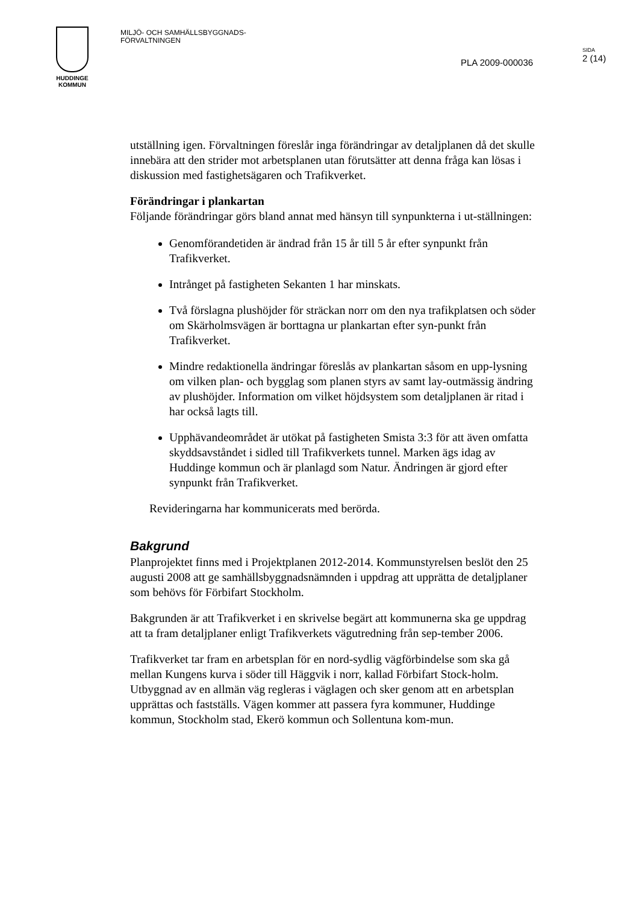HUDDINGE
KOMMUN
MILJÖ- OCH SAMHÄLLSBYGGNADS-
FÖRVALTNINGEN
PLA 2009-000036
SIDA
2 (14)
utställning igen. Förvaltningen föreslår inga förändringar av detaljplanen då det skulle innebära att den strider mot arbetsplanen utan förutsätter att denna fråga kan lösas i diskussion med fastighetsägaren och Trafikverket.
Förändringar i plankartan
Följande förändringar görs bland annat med hänsyn till synpunkterna i ut-ställningen:
Genomförandetiden är ändrad från 15 år till 5 år efter synpunkt från Trafikverket.
Intrånget på fastigheten Sekanten 1 har minskats.
Två förslagna plushöjder för sträckan norr om den nya trafikplatsen och söder om Skärholmsvägen är borttagna ur plankartan efter syn-punkt från Trafikverket.
Mindre redaktionella ändringar föreslås av plankartan såsom en upp-lysning om vilken plan- och bygglag som planen styrs av samt lay-outmässig ändring av plushöjder. Information om vilket höjdsystem som detaljplanen är ritad i har också lagts till.
Upphävandeområdet är utökat på fastigheten Smista 3:3 för att även omfatta skyddsavståndet i sidled till Trafikverkets tunnel. Marken ägs idag av Huddinge kommun och är planlagd som Natur. Ändringen är gjord efter synpunkt från Trafikverket.
Revideringarna har kommunicerats med berörda.
Bakgrund
Planprojektet finns med i Projektplanen 2012-2014. Kommunstyrelsen beslöt den 25 augusti 2008 att ge samhällsbyggnadsnämnden i uppdrag att upprätta de detaljplaner som behövs för Förbifart Stockholm.
Bakgrunden är att Trafikverket i en skrivelse begärt att kommunerna ska ge uppdrag att ta fram detaljplaner enligt Trafikverkets vägutredning från sep-tember 2006.
Trafikverket tar fram en arbetsplan för en nord-sydlig vägförbindelse som ska gå mellan Kungens kurva i söder till Häggvik i norr, kallad Förbifart Stock-holm. Utbyggnad av en allmän väg regleras i väglagen och sker genom att en arbetsplan upprättas och fastställs. Vägen kommer att passera fyra kommuner, Huddinge kommun, Stockholm stad, Ekerö kommun och Sollentuna kom-mun.